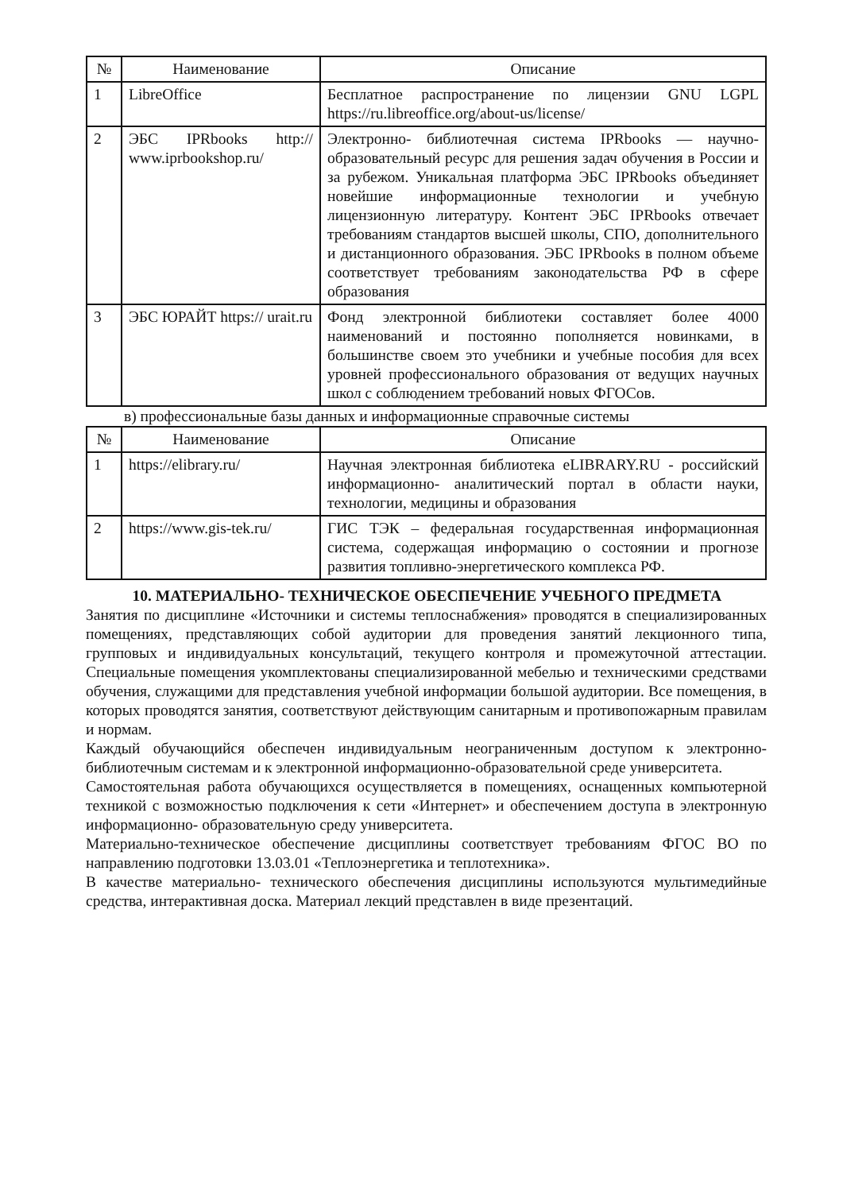| № | Наименование | Описание |
| --- | --- | --- |
| 1 | LibreOffice | Бесплатное распространение по лицензии GNU LGPL https://ru.libreoffice.org/about-us/license/ |
| 2 | ЭБС IPRbooks http:// www.iprbookshop.ru/ | Электронно- библиотечная система IPRbooks — научно- образовательный ресурс для решения задач обучения в России и за рубежом. Уникальная платформа ЭБС IPRbooks объединяет новейшие информационные технологии и учебную лицензионную литературу. Контент ЭБС IPRbooks отвечает требованиям стандартов высшей школы, СПО, дополнительного и дистанционного образования. ЭБС IPRbooks в полном объеме соответствует требованиям законодательства РФ в сфере образования |
| 3 | ЭБС ЮРАЙТ https:// urait.ru | Фонд электронной библиотеки составляет более 4000 наименований и постоянно пополняется новинками, в большинстве своем это учебники и учебные пособия для всех уровней профессионального образования от ведущих научных школ с соблюдением требований новых ФГОСов. |
в) профессиональные базы данных и информационные справочные системы
| № | Наименование | Описание |
| --- | --- | --- |
| 1 | https://elibrary.ru/ | Научная электронная библиотека eLIBRARY.RU - российский информационно- аналитический портал в области науки, технологии, медицины и образования |
| 2 | https://www.gis-tek.ru/ | ГИС ТЭК – федеральная государственная информационная система, содержащая информацию о состоянии и прогнозе развития топливно-энергетического комплекса РФ. |
10. МАТЕРИАЛЬНО- ТЕХНИЧЕСКОЕ ОБЕСПЕЧЕНИЕ УЧЕБНОГО ПРЕДМЕТА
Занятия по дисциплине «Источники и системы теплоснабжения» проводятся в специализированных помещениях, представляющих собой аудитории для проведения занятий лекционного типа, групповых и индивидуальных консультаций, текущего контроля и промежуточной аттестации. Специальные помещения укомплектованы специализированной мебелью и техническими средствами обучения, служащими для представления учебной информации большой аудитории. Все помещения, в которых проводятся занятия, соответствуют действующим санитарным и противопожарным правилам и нормам.
Каждый обучающийся обеспечен индивидуальным неограниченным доступом к электронно- библиотечным системам и к электронной информационно-образовательной среде университета.
Самостоятельная работа обучающихся осуществляется в помещениях, оснащенных компьютерной техникой с возможностью подключения к сети «Интернет» и обеспечением доступа в электронную информационно- образовательную среду университета.
Материально-техническое обеспечение дисциплины соответствует требованиям ФГОС ВО по направлению подготовки 13.03.01 «Теплоэнергетика и теплотехника».
В качестве материально- технического обеспечения дисциплины используются мультимедийные средства, интерактивная доска. Материал лекций представлен в виде презентаций.